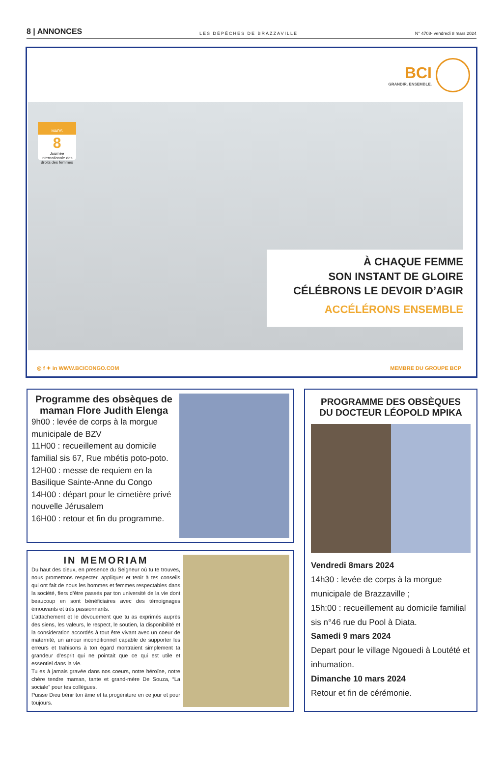8 | ANNONCES LES DÉPÊCHES DE BRAZZAVILLE N° 4708- vendredi 8 mars 2024
BCI
GRANDIR. ENSEMBLE.
MARS
8
Journée internationale des droits des femmes
À CHAQUE FEMME
SON INSTANT DE GLOIRE
CÉLÉBRONS LE DEVOIR D’AGIR
ACCÉLÉRONS ENSEMBLE
◎ f ✦ in WWW.BCICONGO.COM MEMBRE DU GROUPE BCP
Programme des obsèques de maman Flore Judith Elenga
9h00 : levée de corps à la morgue municipale de BZV
11H00 : recueillement au domicile familial sis 67, Rue mbétis poto-poto.
12H00 : messe de requiem en la Basilique Sainte-Anne du Congo
14H00 : départ pour le cimetière privé nouvelle Jérusalem
16H00 : retour et fin du programme.
IN MEMORIAM
Du haut des cieux, en presence du Seigneur où tu te trouves, nous promettons respecter, appliquer et tenir à tes conseils qui ont fait de nous les hommes et femmes respectables dans la société, fiers d’être passés par ton université de la vie dont beaucoup en sont bénéficiaires avec des témoignages émouvants et très passionnants.
L’attachement et le dévouement que tu as exprimés auprès des siens, les valeurs, le respect, le soutien, la disponibilité et la consideration accordés à tout être vivant avec un coeur de maternité, un amour inconditionnel capable de supporter les erreurs et trahisons à ton égard montraient simplement ta grandeur d’esprit qui ne pointait que ce qui est utile et essentiel dans la vie.
Tu es à jamais gravée dans nos coeurs, notre héroïne, notre chère tendre maman, tante et grand-mère De Souza, “La sociale” pour tes collègues.
Puisse Dieu bénir ton âme et ta progéniture en ce jour et pour toujours.
PROGRAMME DES OBSÈQUES
DU DOCTEUR LÉOPOLD MPIKA
Vendredi 8mars 2024
14h30 : levée de corps à la morgue municipale de Brazzaville ;
15h:00 : recueillement au domicile familial sis n°46 rue du Pool à Diata.
Samedi 9 mars 2024
Depart pour le village Ngouedi à Loutété et inhumation.
Dimanche 10 mars 2024
Retour et fin de cérémonie.